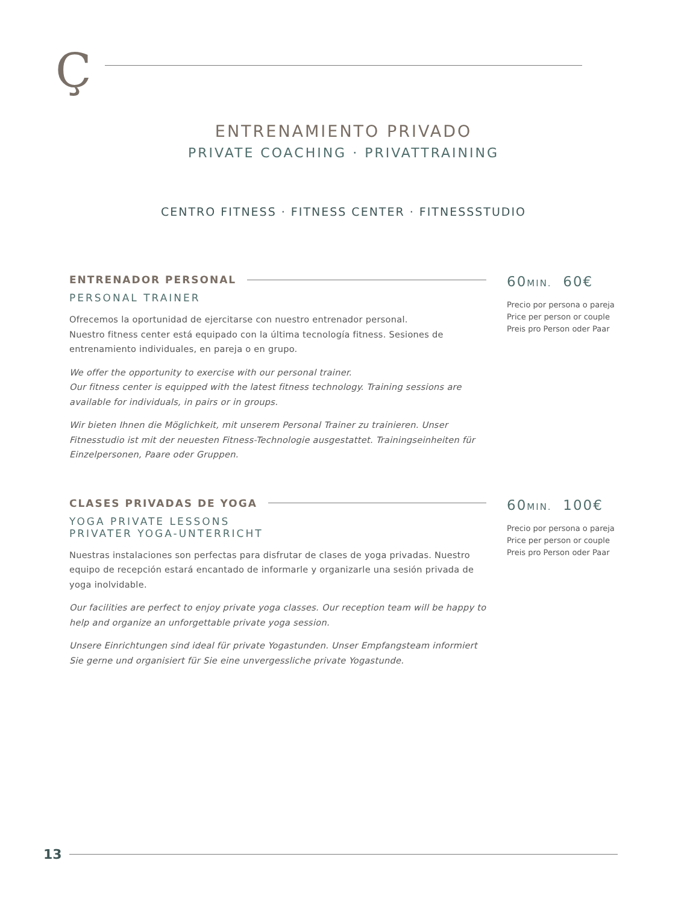Ç
ENTRENAMIENTO PRIVADO
PRIVATE COACHING · PRIVATTRAINING
CENTRO FITNESS · FITNESS CENTER · FITNESSSTUDIO
ENTRENADOR PERSONAL
PERSONAL TRAINER
Ofrecemos la oportunidad de ejercitarse con nuestro entrenador personal.
Nuestro fitness center está equipado con la última tecnología fitness. Sesiones de entrenamiento individuales, en pareja o en grupo.
We offer the opportunity to exercise with our personal trainer.
Our fitness center is equipped with the latest fitness technology. Training sessions are available for individuals, in pairs or in groups.
Wir bieten Ihnen die Möglichkeit, mit unserem Personal Trainer zu trainieren. Unser Fitnesstudio ist mit der neuesten Fitness-Technologie ausgestattet. Trainingseinheiten für Einzelpersonen, Paare oder Gruppen.
60MIN. 60€
Precio por persona o pareja
Price per person or couple
Preis pro Person oder Paar
CLASES PRIVADAS DE YOGA
YOGA PRIVATE LESSONS
PRIVATER YOGA-UNTERRICHT
Nuestras instalaciones son perfectas para disfrutar de clases de yoga privadas. Nuestro equipo de recepción estará encantado de informarle y organizarle una sesión privada de yoga inolvidable.
Our facilities are perfect to enjoy private yoga classes. Our reception team will be happy to help and organize an unforgettable private yoga session.
Unsere Einrichtungen sind ideal für private Yogastunden. Unser Empfangsteam informiert Sie gerne und organisiert für Sie eine unvergessliche private Yogastunde.
60MIN. 100€
Precio por persona o pareja
Price per person or couple
Preis pro Person oder Paar
13